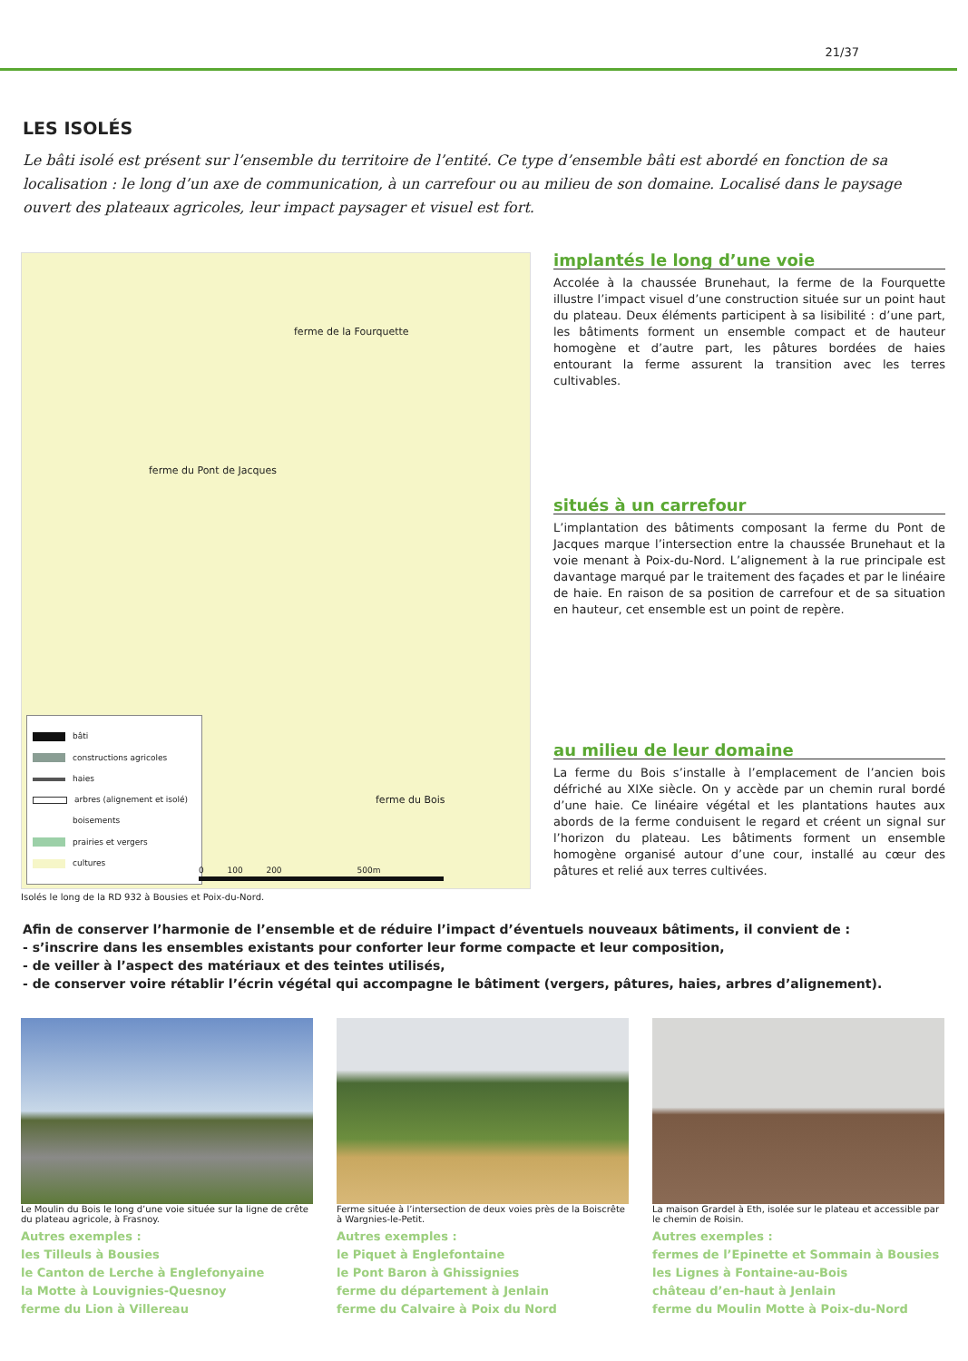21/37
LES ISOLÉS
Le bâti isolé est présent sur l’ensemble du territoire de l’entité. Ce type d’ensemble bâti est abordé en fonction de sa localisation : le long d’un axe de communication, à un carrefour ou au milieu de son domaine. Localisé dans le paysage ouvert des plateaux agricoles, leur impact paysager et visuel est fort.
ferme de la Fourquette
ferme du Pont de Jacques
ferme du Bois
bâti
constructions agricoles
haies
arbres (alignement et isolé)
boisements
prairies et vergers
cultures
0 100 200 500m
Isolés le long de la RD 932 à Bousies et Poix-du-Nord.
implantés le long d’une voie
Accolée à la chaussée Brunehaut, la ferme de la Fourquette illustre l’impact visuel d’une construction située sur un point haut du plateau. Deux éléments participent à sa lisibilité : d’une part, les bâtiments forment un ensemble compact et de hauteur homogène et d’autre part, les pâtures bordées de haies entourant la ferme assurent la transition avec les terres cultivables.
situés à un carrefour
L’implantation des bâtiments composant la ferme du Pont de Jacques marque l’intersection entre la chaussée Brunehaut et la voie menant à Poix-du-Nord. L’alignement à la rue principale est davantage marqué par le traitement des façades et par le linéaire de haie. En raison de sa position de carrefour et de sa situation en hauteur, cet ensemble est un point de repère.
au milieu de leur domaine
La ferme du Bois s’installe à l’emplacement de l’ancien bois défriché au XIXe siècle. On y accède par un chemin rural bordé d’une haie. Ce linéaire végétal et les plantations hautes aux abords de la ferme conduisent le regard et créent un signal sur l’horizon du plateau. Les bâtiments forment un ensemble homogène organisé autour d’une cour, installé au cœur des pâtures et relié aux terres cultivées.
Afin de conserver l’harmonie de l’ensemble et de réduire l’impact d’éventuels nouveaux bâtiments, il convient de :
- s’inscrire dans les ensembles existants pour conforter leur forme compacte et leur composition,
- de veiller à l’aspect des matériaux et des teintes utilisés,
- de conserver voire rétablir l’écrin végétal qui accompagne le bâtiment (vergers, pâtures, haies, arbres d’alignement).
Le Moulin du Bois le long d’une voie située sur la ligne de crête du plateau agricole, à Frasnoy.
Autres exemples :
les Tilleuls à Bousies
le Canton de Lerche à Englefonyaine
la Motte à Louvignies-Quesnoy
ferme du Lion à Villereau
Ferme située à l’intersection de deux voies près de la Boiscrête à Wargnies-le-Petit.
Autres exemples :
le Piquet à Englefontaine
le Pont Baron à Ghissignies
ferme du département à Jenlain
ferme du Calvaire à Poix du Nord
La maison Grardel à Eth, isolée sur le plateau et accessible par le chemin de Roisin.
Autres exemples :
fermes de l’Epinette et Sommain à Bousies
les Lignes à Fontaine-au-Bois
château d’en-haut à Jenlain
ferme du Moulin Motte à Poix-du-Nord